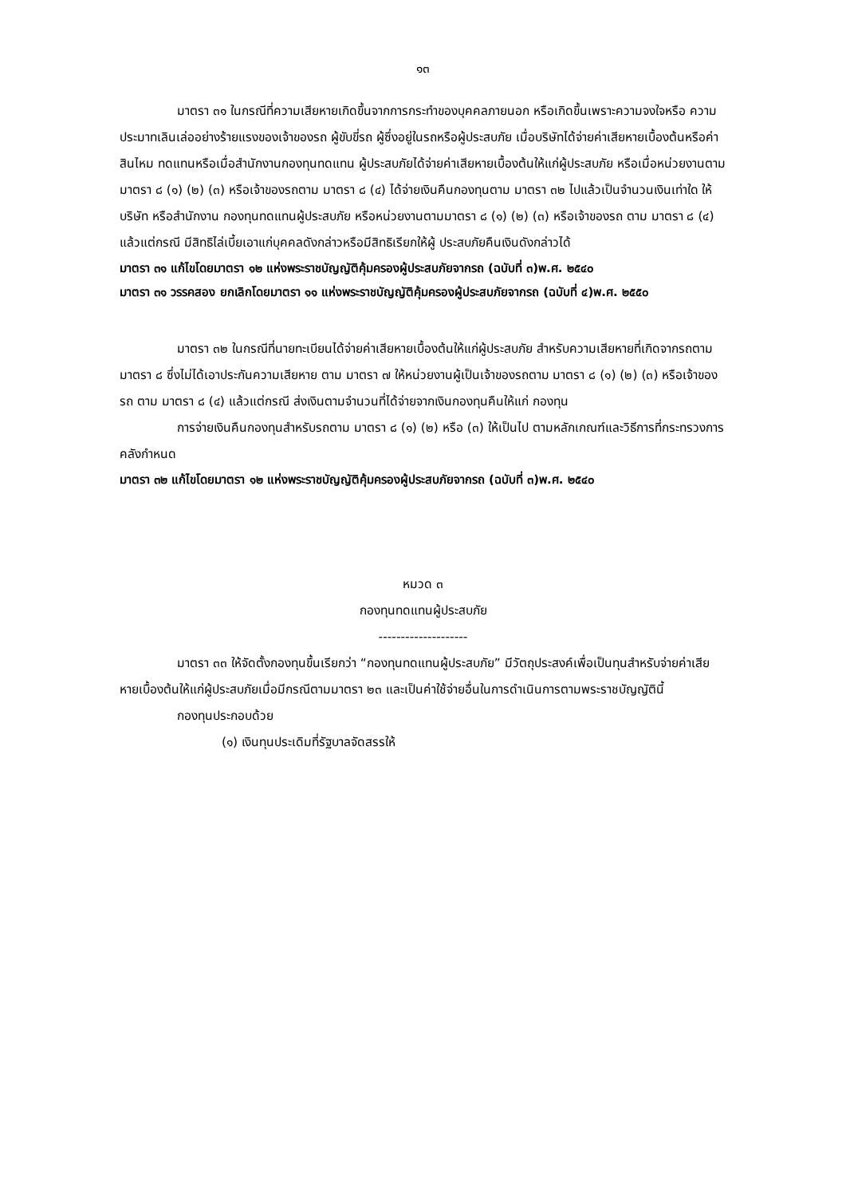๑๓
มาตรา ๓๑ ในกรณีที่ความเสียหายเกิดขึ้นจากการกระทำของบุคคลภายนอก หรือเกิดขึ้นเพราะความจงใจหรือ ความประมาทเลินเล่ออย่างร้ายแรงของเจ้าของรถ ผู้ขับขี่รถ ผู้ซึ่งอยู่ในรถหรือผู้ประสบภัย เมื่อบริษัทได้จ่ายค่าเสียหายเบื้องต้นหรือค่าสินไหม ทดแทนหรือเมื่อสำนักงานกองทุนทดแทน ผู้ประสบภัยได้จ่ายค่าเสียหายเบื้องต้นให้แก่ผู้ประสบภัย หรือเมื่อหน่วยงานตามมาตรา ๘ (๑) (๒) (๓) หรือเจ้าของรถตาม มาตรา ๘ (๔) ได้จ่ายเงินคืนกองทุนตาม มาตรา ๓๒ ไปแล้วเป็นจำนวนเงินเท่าใด ให้บริษัท หรือสำนักงาน กองทุนทดแทนผู้ประสบภัย หรือหน่วยงานตามมาตรา ๘ (๑) (๒) (๓) หรือเจ้าของรถ ตาม มาตรา ๘ (๔) แล้วแต่กรณี มีสิทธิไล่เบี้ยเอาแก่บุคคลดังกล่าวหรือมีสิทธิเรียกให้ผู้ ประสบภัยคืนเงินดังกล่าวได้
มาตรา ๓๑ แก้ไขโดยมาตรา ๑๒ แห่งพระราชบัญญัติคุ้มครองผู้ประสบภัยจากรถ (ฉบับที่ ๓)พ.ศ. ๒๕๔๐
มาตรา ๓๑ วรรคสอง ยกเลิกโดยมาตรา ๑๑ แห่งพระราชบัญญัติคุ้มครองผู้ประสบภัยจากรถ (ฉบับที่ ๔)พ.ศ. ๒๕๕๐
มาตรา ๓๒ ในกรณีที่นายทะเบียนได้จ่ายค่าเสียหายเบื้องต้นให้แก่ผู้ประสบภัย สำหรับความเสียหายที่เกิดจากรถตาม มาตรา ๘ ซึ่งไม่ได้เอาประกันความเสียหาย ตาม มาตรา ๗ ให้หน่วยงานผู้เป็นเจ้าของรถตาม มาตรา ๘ (๑) (๒) (๓) หรือเจ้าของรถ ตาม มาตรา ๘ (๔) แล้วแต่กรณี ส่งเงินตามจำนวนที่ได้จ่ายจากเงินกองทุนคืนให้แก่ กองทุน
การจ่ายเงินคืนกองทุนสำหรับรถตาม มาตรา ๘ (๑) (๒) หรือ (๓) ให้เป็นไป ตามหลักเกณฑ์และวิธีการที่กระทรวงการคลังกำหนด
มาตรา ๓๒ แก้ไขโดยมาตรา ๑๒ แห่งพระราชบัญญัติคุ้มครองผู้ประสบภัยจากรถ (ฉบับที่ ๓)พ.ศ. ๒๕๔๐
หมวด ๓
กองทุนทดแทนผู้ประสบภัย
--------------------
มาตรา ๓๓ ให้จัดตั้งกองทุนขึ้นเรียกว่า “กองทุนทดแทนผู้ประสบภัย” มีวัตถุประสงค์เพื่อเป็นทุนสำหรับจ่ายค่าเสียหายเบื้องต้นให้แก่ผู้ประสบภัยเมื่อมีกรณีตามมาตรา ๒๓ และเป็นค่าใช้จ่ายอื่นในการดำเนินการตามพระราชบัญญัตินี้
กองทุนประกอบด้วย
(๑) เงินทุนประเดิมที่รัฐบาลจัดสรรให้